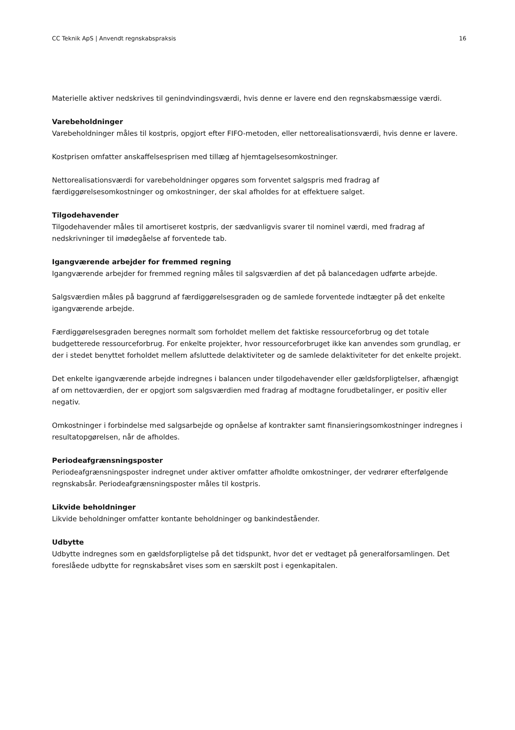CC Teknik ApS | Anvendt regnskabspraksis 16
Materielle aktiver nedskrives til genindvindingsværdi, hvis denne er lavere end den regnskabsmæssige værdi.
Varebeholdninger
Varebeholdninger måles til kostpris, opgjort efter FIFO-metoden, eller nettorealisationsværdi, hvis denne er lavere.
Kostprisen omfatter anskaffelsesprisen med tillæg af hjemtagelsesomkostninger.
Nettorealisationsværdi for varebeholdninger opgøres som forventet salgspris med fradrag af færdiggørelsesomkostninger og omkostninger, der skal afholdes for at effektuere salget.
Tilgodehavender
Tilgodehavender måles til amortiseret kostpris, der sædvanligvis svarer til nominel værdi, med fradrag af nedskrivninger til imødegåelse af forventede tab.
Igangværende arbejder for fremmed regning
Igangværende arbejder for fremmed regning måles til salgsværdien af det på balancedagen udførte arbejde.
Salgsværdien måles på baggrund af færdiggørelsesgraden og de samlede forventede indtægter på det enkelte igangværende arbejde.
Færdiggørelsesgraden beregnes normalt som forholdet mellem det faktiske ressourceforbrug og det totale budgetterede ressourceforbrug. For enkelte projekter, hvor ressourceforbruget ikke kan anvendes som grundlag, er der i stedet benyttet forholdet mellem afsluttede delaktiviteter og de samlede delaktiviteter for det enkelte projekt.
Det enkelte igangværende arbejde indregnes i balancen under tilgodehavender eller gældsforpligtelser, afhængigt af om nettoværdien, der er opgjort som salgsværdien med fradrag af modtagne forudbetalinger, er positiv eller negativ.
Omkostninger i forbindelse med salgsarbejde og opnåelse af kontrakter samt finansieringsomkostninger indregnes i resultatopgørelsen, når de afholdes.
Periodeafgrænsningsposter
Periodeafgrænsningsposter indregnet under aktiver omfatter afholdte omkostninger, der vedrører efterfølgende regnskabsår. Periodeafgrænsningsposter måles til kostpris.
Likvide beholdninger
Likvide beholdninger omfatter kontante beholdninger og bankindeståender.
Udbytte
Udbytte indregnes som en gældsforpligtelse på det tidspunkt, hvor det er vedtaget på generalforsamlingen. Det foreslåede udbytte for regnskabsåret vises som en særskilt post i egenkapitalen.